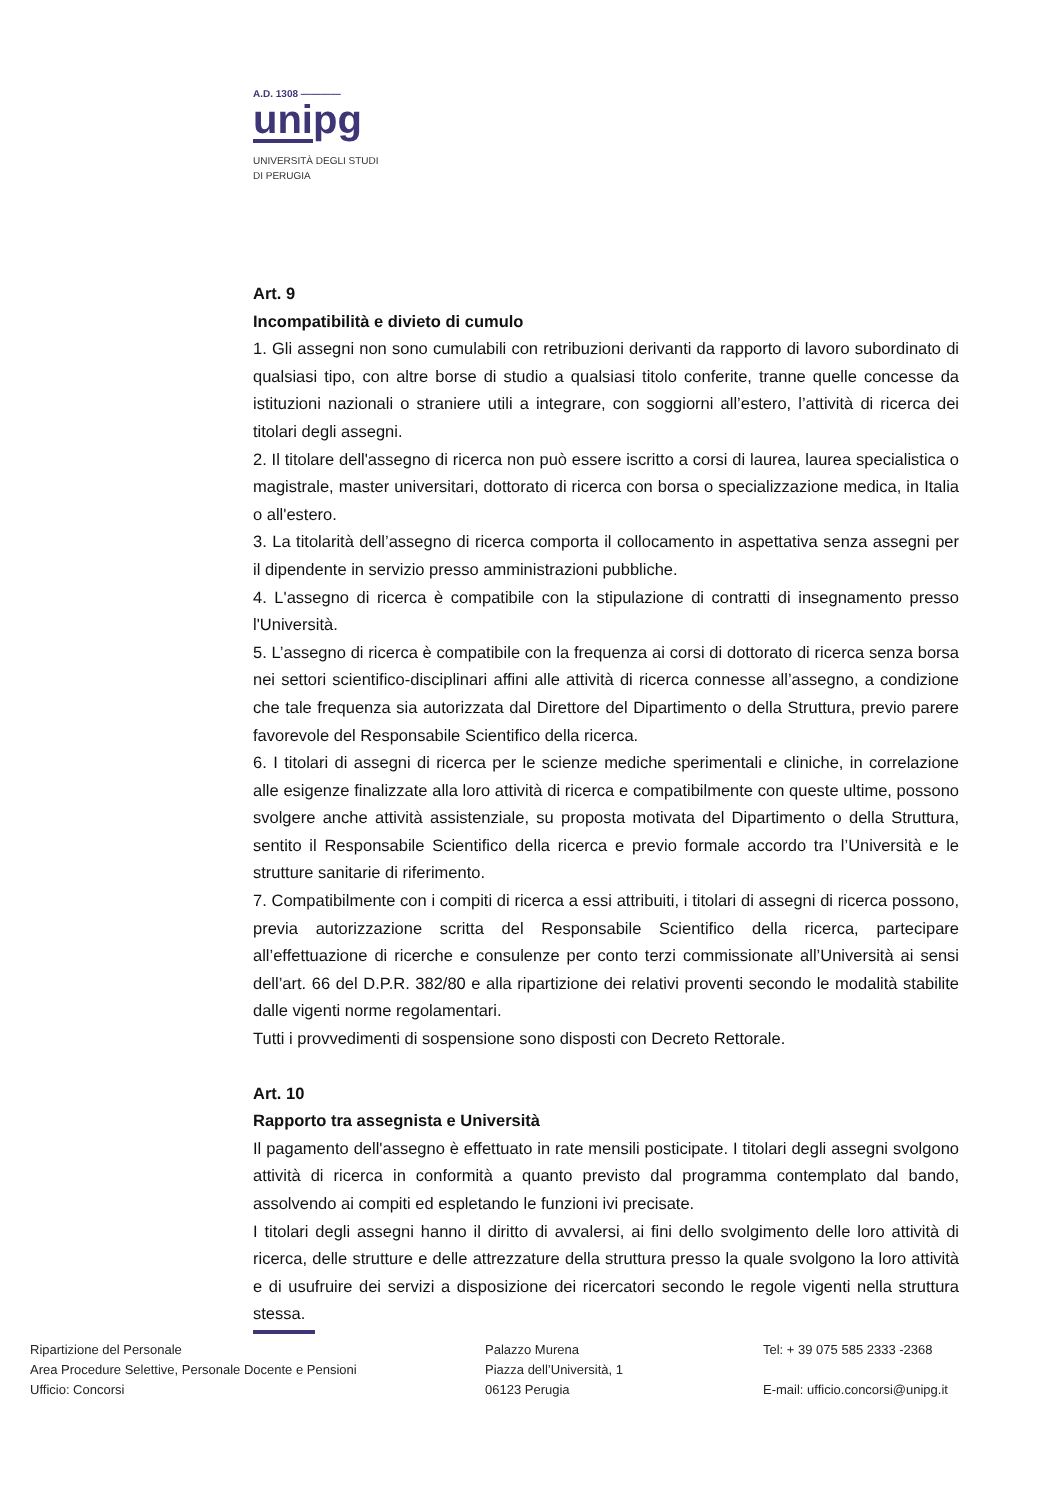A.D. 1308 ————
unipg
UNIVERSITÀ DEGLI STUDI
DI PERUGIA
Art. 9
Incompatibilità e divieto di cumulo
1. Gli assegni non sono cumulabili con retribuzioni derivanti da rapporto di lavoro subordinato di qualsiasi tipo, con altre borse di studio a qualsiasi titolo conferite, tranne quelle concesse da istituzioni nazionali o straniere utili a integrare, con soggiorni all’estero, l’attività di ricerca dei titolari degli assegni.
2. Il titolare dell'assegno di ricerca non può essere iscritto a corsi di laurea, laurea specialistica o magistrale, master universitari, dottorato di ricerca con borsa o specializzazione medica, in Italia o all'estero.
3. La titolarità dell’assegno di ricerca comporta il collocamento in aspettativa senza assegni per il dipendente in servizio presso amministrazioni pubbliche.
4. L'assegno di ricerca è compatibile con la stipulazione di contratti di insegnamento presso l'Università.
5. L’assegno di ricerca è compatibile con la frequenza ai corsi di dottorato di ricerca senza borsa nei settori scientifico-disciplinari affini alle attività di ricerca connesse all’assegno, a condizione che tale frequenza sia autorizzata dal Direttore del Dipartimento o della Struttura, previo parere favorevole del Responsabile Scientifico della ricerca.
6. I titolari di assegni di ricerca per le scienze mediche sperimentali e cliniche, in correlazione alle esigenze finalizzate alla loro attività di ricerca e compatibilmente con queste ultime, possono svolgere anche attività assistenziale, su proposta motivata del Dipartimento o della Struttura, sentito il Responsabile Scientifico della ricerca e previo formale accordo tra l’Università e le strutture sanitarie di riferimento.
7. Compatibilmente con i compiti di ricerca a essi attribuiti, i titolari di assegni di ricerca possono, previa autorizzazione scritta del Responsabile Scientifico della ricerca, partecipare all’effettuazione di ricerche e consulenze per conto terzi commissionate all’Università ai sensi dell’art. 66 del D.P.R. 382/80 e alla ripartizione dei relativi proventi secondo le modalità stabilite dalle vigenti norme regolamentari.
Tutti i provvedimenti di sospensione sono disposti con Decreto Rettorale.
Art. 10
Rapporto tra assegnista e Università
Il pagamento dell'assegno è effettuato in rate mensili posticipate. I titolari degli assegni svolgono attività di ricerca in conformità a quanto previsto dal programma contemplato dal bando, assolvendo ai compiti ed espletando le funzioni ivi precisate.
I titolari degli assegni hanno il diritto di avvalersi, ai fini dello svolgimento delle loro attività di ricerca, delle strutture e delle attrezzature della struttura presso la quale svolgono la loro attività e di usufruire dei servizi a disposizione dei ricercatori secondo le regole vigenti nella struttura stessa.
Ripartizione del Personale
Area Procedure Selettive, Personale Docente e Pensioni
Ufficio: Concorsi
Palazzo Murena
Piazza dell’Università, 1
06123 Perugia
Tel: + 39 075 585 2333 -2368
E-mail: ufficio.concorsi@unipg.it